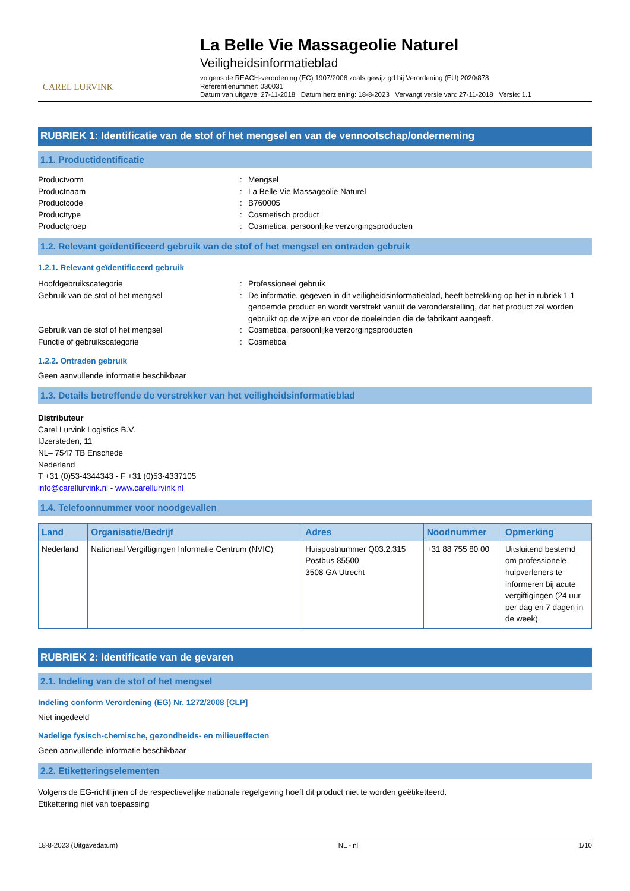CAREL LURVINK
La Belle Vie Massageolie Naturel
Veiligheidsinformatieblad
volgens de REACH-verordening (EC) 1907/2006 zoals gewijzigd bij Verordening (EU) 2020/878
Referentienummer: 030031
Datum van uitgave: 27-11-2018 Datum herziening: 18-8-2023 Vervangt versie van: 27-11-2018 Versie: 1.1
RUBRIEK 1: Identificatie van de stof of het mengsel en van de vennootschap/onderneming
1.1. Productidentificatie
Productvorm: Mengsel Productnaam: La Belle Vie Massageolie Naturel Productcode: B760005 Producttype: Cosmetisch product Productgroep: Cosmetica, persoonlijke verzorgingsproducten
1.2. Relevant geïdentificeerd gebruik van de stof of het mengsel en ontraden gebruik
1.2.1. Relevant geïdentificeerd gebruik
Hoofdgebruikscategorie: Professioneel gebruik Gebruik van de stof of het mengsel: De informatie, gegeven in dit veiligheidsinformatieblad, heeft betrekking op het in rubriek 1.1 genoemde product en wordt verstrekt vanuit de veronderstelling, dat het product zal worden gebruikt op de wijze en voor de doeleinden die de fabrikant aangeeft. Gebruik van de stof of het mengsel: Cosmetica, persoonlijke verzorgingsproducten Functie of gebruikscategorie: Cosmetica
1.2.2. Ontraden gebruik
Geen aanvullende informatie beschikbaar
1.3. Details betreffende de verstrekker van het veiligheidsinformatieblad
Distributeur
Carel Lurvink Logistics B.V.
IJzersteden, 11
NL– 7547 TB Enschede
Nederland
T +31 (0)53-4344343 - F +31 (0)53-4337105
info@carellurvink.nl - www.carellurvink.nl
1.4. Telefoonnummer voor noodgevallen
| Land | Organisatie/Bedrijf | Adres | Noodnummer | Opmerking |
| --- | --- | --- | --- | --- |
| Nederland | Nationaal Vergiftigingen Informatie Centrum (NVIC) | Huispostnummer Q03.2.315 Postbus 85500 3508 GA Utrecht | +31 88 755 80 00 | Uitsluitend bestemd om professionele hulpverleners te informeren bij acute vergiftigingen (24 uur per dag en 7 dagen in de week) |
RUBRIEK 2: Identificatie van de gevaren
2.1. Indeling van de stof of het mengsel
Indeling conform Verordening (EG) Nr. 1272/2008 [CLP]
Niet ingedeeld
Nadelige fysisch-chemische, gezondheids- en milieueffecten
Geen aanvullende informatie beschikbaar
2.2. Etiketteringselementen
Volgens de EG-richtlijnen of de respectievelijke nationale regelgeving hoeft dit product niet te worden geëtiketteerd.
Etikettering niet van toepassing
18-8-2023 (Uitgavedatum) NL - nl 1/10